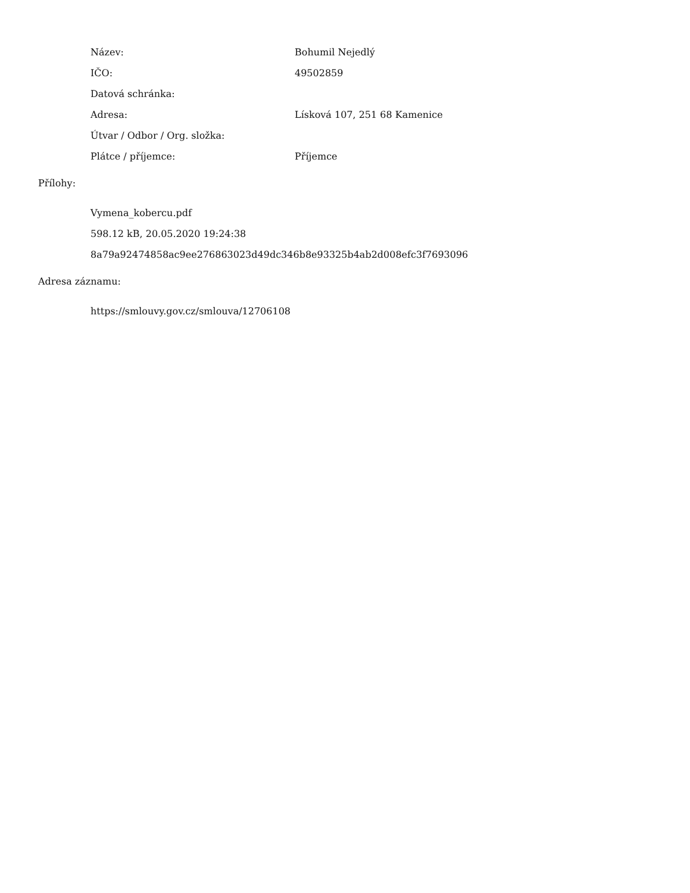| Název: | Bohumil Nejedlý |
| IČO: | 49502859 |
| Datová schránka: | |
| Adresa: | Lísková 107, 251 68 Kamenice |
| Útvar / Odbor / Org. složka: | |
| Plátce / příjemce: | Příjemce |
Přílohy:
Vymena_kobercu.pdf
598.12 kB, 20.05.2020 19:24:38
8a79a92474858ac9ee276863023d49dc346b8e93325b4ab2d008efc3f7693096
Adresa záznamu:
https://smlouvy.gov.cz/smlouva/12706108